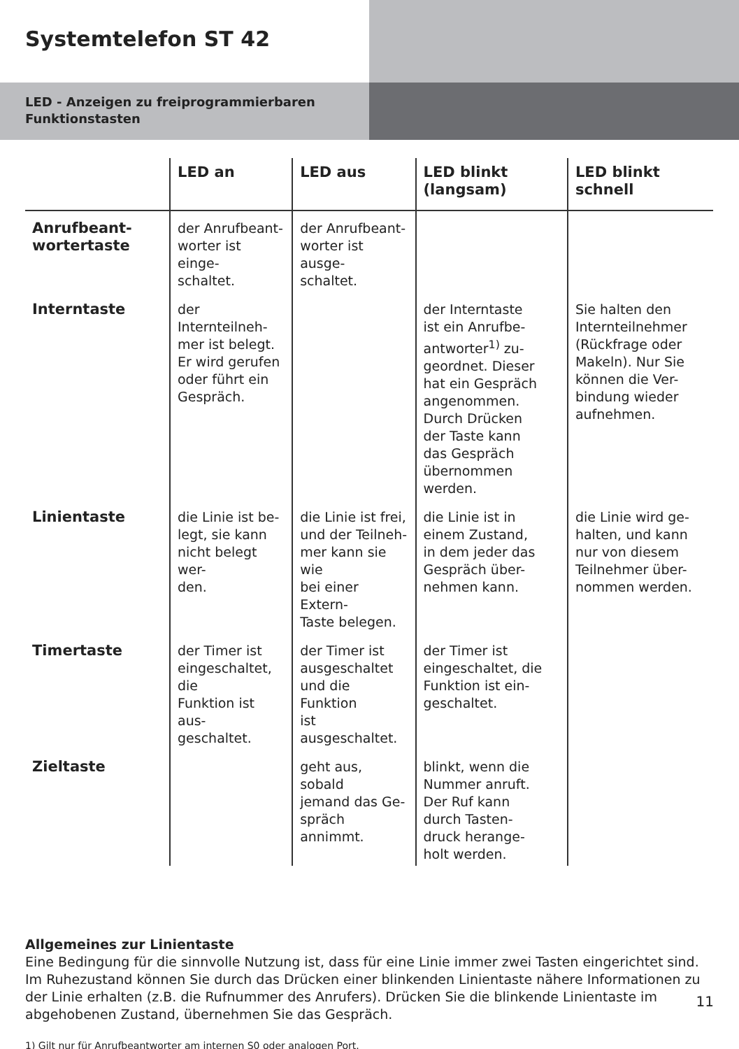Systemtelefon ST 42
LED - Anzeigen zu freiprogrammierbaren Funktionstasten
| | LED an | LED aus | LED blinkt (langsam) | LED blinkt schnell |
| --- | --- | --- | --- | --- |
| Anrufbeant- wortertaste | der Anrufbeant- worter ist einge- schaltet. | der Anrufbeant- worter ist ausge- schaltet. | | |
| Interntaste | der Internteilneh- mer ist belegt. Er wird gerufen oder führt ein Gespräch. | | der Interntaste ist ein Anrufbe- antworter<sup>1)</sup> zu- geordnet. Dieser hat ein Gespräch angenommen. Durch Drücken der Taste kann das Gespräch übernommen werden. | Sie halten den Internteilnehmer (Rückfrage oder Makeln). Nur Sie können die Ver- bindung wieder aufnehmen. |
| Linientaste | die Linie ist be- legt, sie kann nicht belegt wer- den. | die Linie ist frei, und der Teilneh- mer kann sie wie bei einer Extern- Taste belegen. | die Linie ist in einem Zustand, in dem jeder das Gespräch über- nehmen kann. | die Linie wird ge- halten, und kann nur von diesem Teilnehmer über- nommen werden. |
| Timertaste | der Timer ist eingeschaltet, die Funktion ist aus- geschaltet. | der Timer ist ausgeschaltet und die Funktion ist ausgeschaltet. | der Timer ist eingeschaltet, die Funktion ist ein- geschaltet. | |
| Zieltaste | | geht aus, sobald jemand das Ge- spräch annimmt. | blinkt, wenn die Nummer anruft. Der Ruf kann durch Tasten- druck herange- holt werden. | |
Allgemeines zur Linientaste
Eine Bedingung für die sinnvolle Nutzung ist, dass für eine Linie immer zwei Tasten eingerichtet sind. Im Ruhezustand können Sie durch das Drücken einer blinkenden Linientaste nähere Informationen zu der Linie erhalten (z.B. die Rufnummer des Anrufers). Drücken Sie die blinkende Linientaste im abgehobenen Zustand, übernehmen Sie das Gespräch.
1) Gilt nur für Anrufbeantworter am internen S0 oder analogen Port.
11